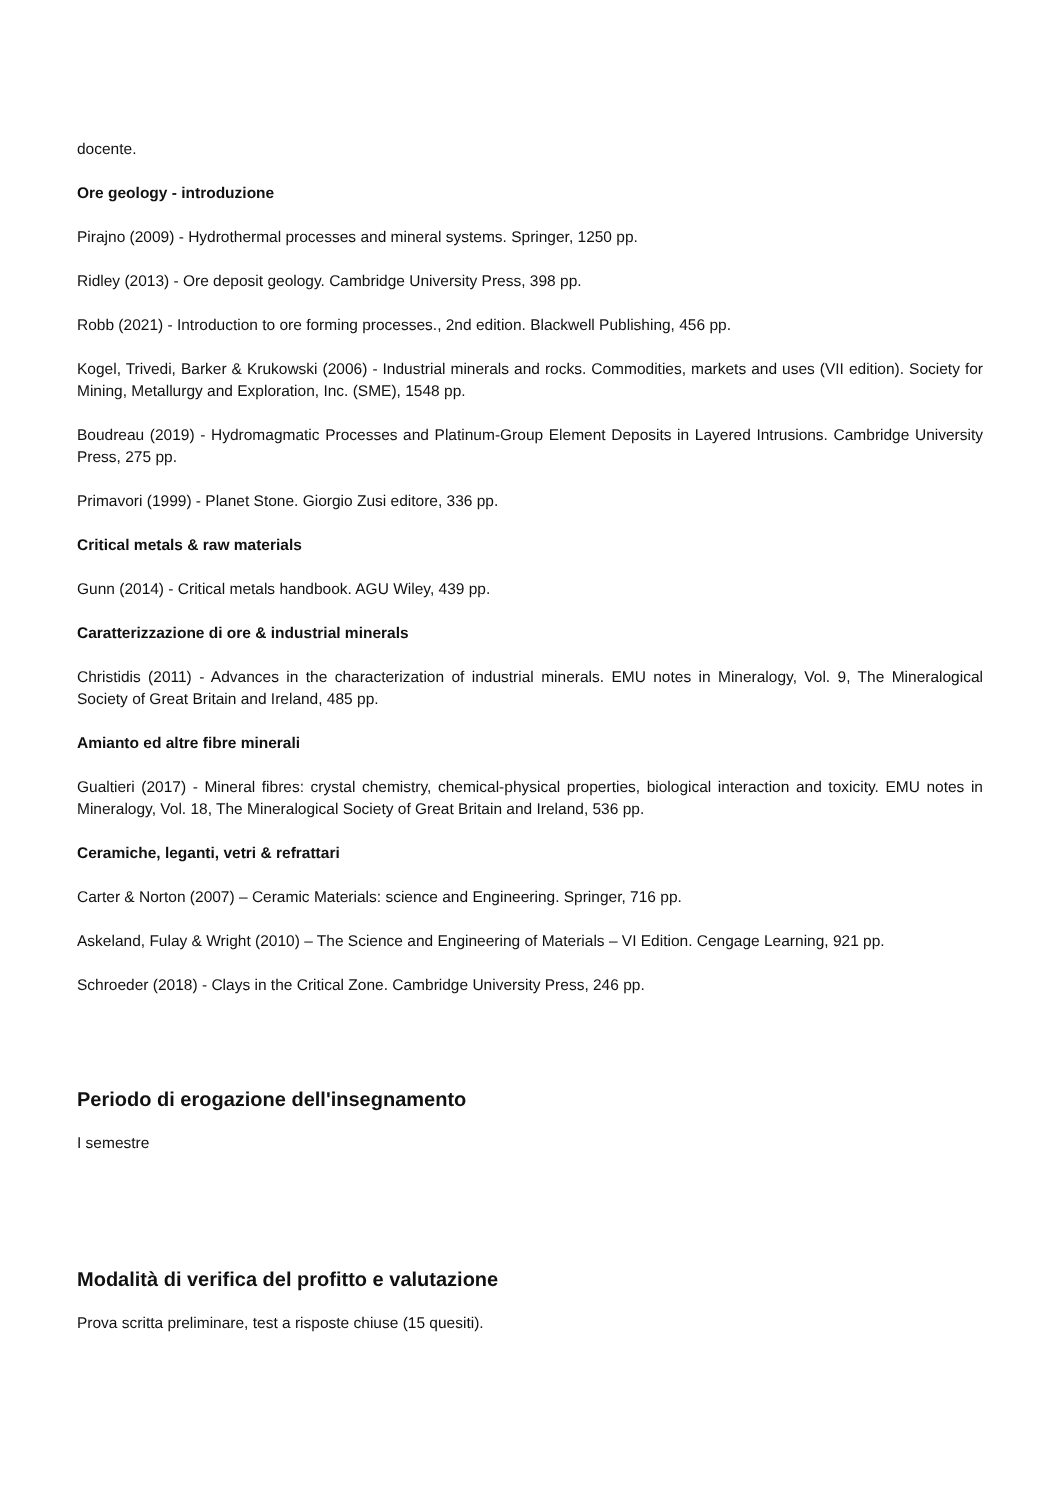docente.
Ore geology - introduzione
Pirajno (2009) - Hydrothermal processes and mineral systems. Springer, 1250 pp.
Ridley (2013) - Ore deposit geology. Cambridge University Press, 398 pp.
Robb (2021) - Introduction to ore forming processes., 2nd edition. Blackwell Publishing, 456 pp.
Kogel, Trivedi, Barker & Krukowski (2006) - Industrial minerals and rocks. Commodities, markets and uses (VII edition). Society for Mining, Metallurgy and Exploration, Inc. (SME), 1548 pp.
Boudreau (2019) - Hydromagmatic Processes and Platinum-Group Element Deposits in Layered Intrusions. Cambridge University Press, 275 pp.
Primavori (1999) - Planet Stone. Giorgio Zusi editore, 336 pp.
Critical metals & raw materials
Gunn (2014) - Critical metals handbook. AGU Wiley, 439 pp.
Caratterizzazione di ore & industrial minerals
Christidis (2011) - Advances in the characterization of industrial minerals. EMU notes in Mineralogy, Vol. 9, The Mineralogical Society of Great Britain and Ireland, 485 pp.
Amianto ed altre fibre minerali
Gualtieri (2017) - Mineral fibres: crystal chemistry, chemical-physical properties, biological interaction and toxicity. EMU notes in Mineralogy, Vol. 18, The Mineralogical Society of Great Britain and Ireland, 536 pp.
Ceramiche, leganti, vetri & refrattari
Carter & Norton (2007) – Ceramic Materials: science and Engineering. Springer, 716 pp.
Askeland, Fulay & Wright (2010) – The Science and Engineering of Materials – VI Edition. Cengage Learning, 921 pp.
Schroeder (2018) - Clays in the Critical Zone. Cambridge University Press, 246 pp.
Periodo di erogazione dell'insegnamento
I semestre
Modalità di verifica del profitto e valutazione
Prova scritta preliminare, test a risposte chiuse (15 quesiti).